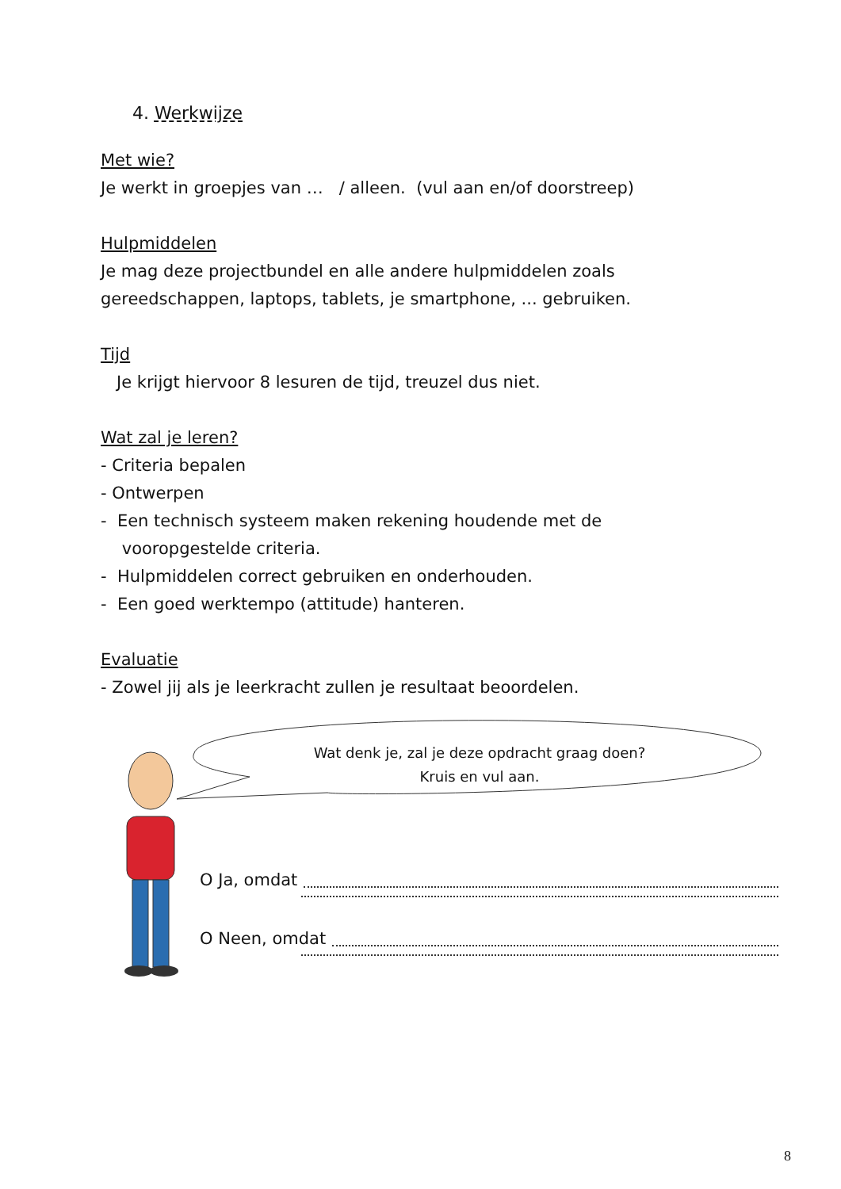4. Werkwijze
Met wie?
Je werkt in groepjes van … / alleen. (vul aan en/of doorstreep)
Hulpmiddelen
Je mag deze projectbundel en alle andere hulpmiddelen zoals gereedschappen, laptops, tablets, je smartphone, ... gebruiken.
Tijd
Je krijgt hiervoor 8 lesuren de tijd, treuzel dus niet.
Wat zal je leren?
- Criteria bepalen
- Ontwerpen
- Een technisch systeem maken rekening houdende met de
vooropgestelde criteria.
- Hulpmiddelen correct gebruiken en onderhouden.
- Een goed werktempo (attitude) hanteren.
Evaluatie
- Zowel jij als je leerkracht zullen je resultaat beoordelen.
Wat denk je, zal je deze opdracht graag doen?
Kruis en vul aan.
O Ja, omdat
O Neen, omdat
8